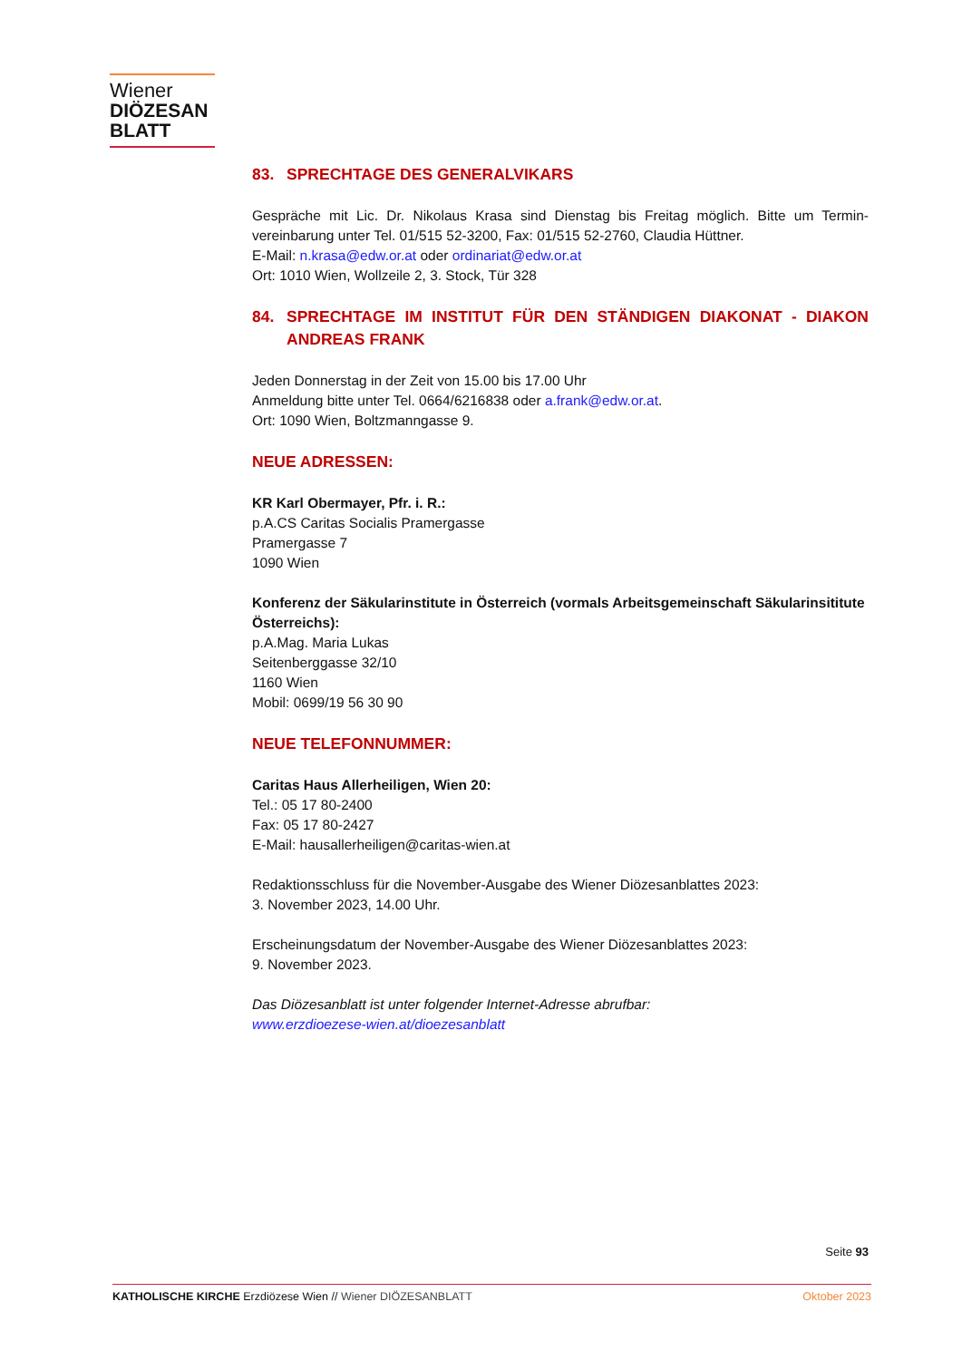Wiener
DIÖZESAN
BLATT
83. SPRECHTAGE DES GENERALVIKARS
Gespräche mit Lic. Dr. Nikolaus Krasa sind Dienstag bis Freitag möglich. Bitte um Termin-vereinbarung unter Tel. 01/515 52-3200, Fax: 01/515 52-2760, Claudia Hüttner.
E-Mail: n.krasa@edw.or.at oder ordinariat@edw.or.at
Ort: 1010 Wien, Wollzeile 2, 3. Stock, Tür 328
84. SPRECHTAGE IM INSTITUT FÜR DEN STÄNDIGEN DIAKONAT - DIAKON ANDREAS FRANK
Jeden Donnerstag in der Zeit von 15.00 bis 17.00 Uhr
Anmeldung bitte unter Tel. 0664/6216838 oder a.frank@edw.or.at.
Ort: 1090 Wien, Boltzmanngasse 9.
NEUE ADRESSEN:
KR Karl Obermayer, Pfr. i. R.:
p.A.CS Caritas Socialis Pramergasse
Pramergasse 7
1090 Wien
Konferenz der Säkularinstitute in Österreich (vormals Arbeitsgemeinschaft Säkularinsititute Österreichs):
p.A.Mag. Maria Lukas
Seitenberggasse 32/10
1160 Wien
Mobil: 0699/19 56 30 90
NEUE TELEFONNUMMER:
Caritas Haus Allerheiligen, Wien 20:
Tel.: 05 17 80-2400
Fax: 05 17 80-2427
E-Mail: hausallerheiligen@caritas-wien.at
Redaktionsschluss für die November-Ausgabe des Wiener Diözesanblattes 2023:
3. November 2023, 14.00 Uhr.
Erscheinungsdatum der November-Ausgabe des Wiener Diözesanblattes 2023:
9. November 2023.
Das Diözesanblatt ist unter folgender Internet-Adresse abrufbar:
www.erzdioezese-wien.at/dioezesanblatt
Seite 93
KATHOLISCHE KIRCHE Erzdiözese Wien // Wiener DIÖZESANBLATT Oktober 2023